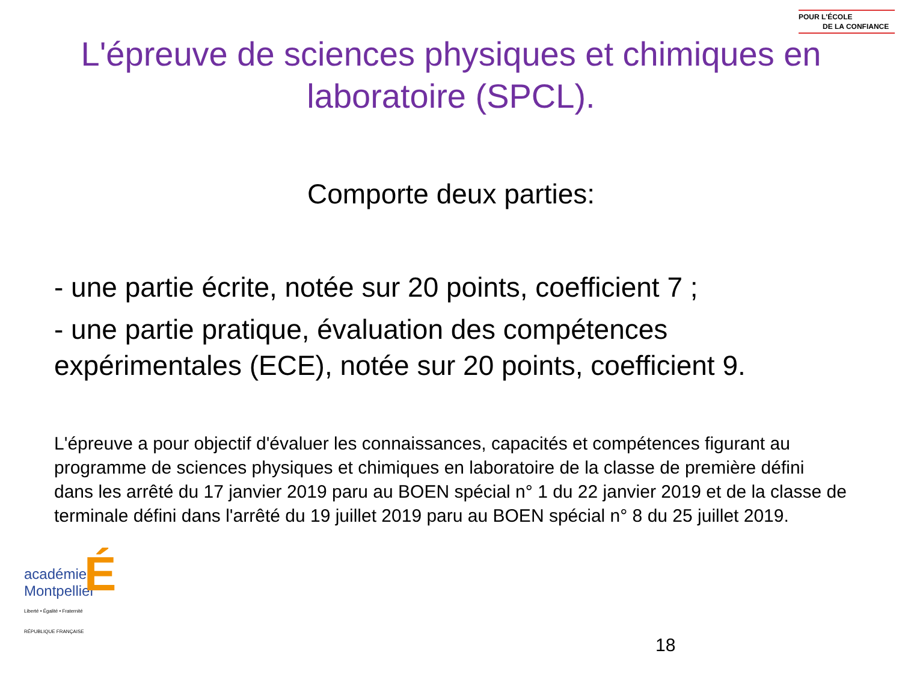POUR L'ÉCOLE
DE LA CONFIANCE
L'épreuve de sciences physiques et chimiques en
laboratoire (SPCL).
Comporte deux parties:
- une partie écrite, notée sur 20 points, coefficient 7 ;
- une partie pratique, évaluation des compétences expérimentales (ECE), notée sur 20 points, coefficient 9.
L'épreuve a pour objectif d'évaluer les connaissances, capacités et compétences figurant au programme de sciences physiques et chimiques en laboratoire de la classe de première défini dans les arrêté du 17 janvier 2019 paru au BOEN spécial n° 1 du 22 janvier 2019 et de la classe de terminale défini dans l'arrêté du 19 juillet 2019 paru au BOEN spécial n° 8 du 25 juillet 2019.
académie
Montpellier
É
Liberté • Égalité • Fraternité
RÉPUBLIQUE FRANÇAISE
18